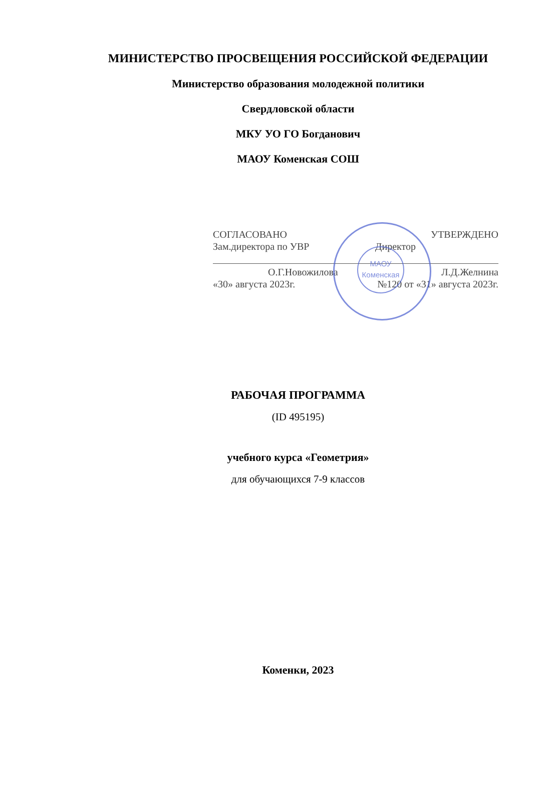МИНИСТЕРСТВО ПРОСВЕЩЕНИЯ РОССИЙСКОЙ ФЕДЕРАЦИИ
Министерство образования молодежной политики
Свердловской области
МКУ УО ГО Богданович
МАОУ Коменская СОШ
МАОУ
Коменская
СОГЛАСОВАНО УТВЕРЖДЕНО
Зам.директора по УВР Директор
О.Г.Новожилова Л.Д.Желнина
«30» августа 2023г. №120 от «31» августа 2023г.
РАБОЧАЯ ПРОГРАММА
(ID 495195)
учебного курса «Геометрия»
для обучающихся 7-9 классов
Коменки, 2023